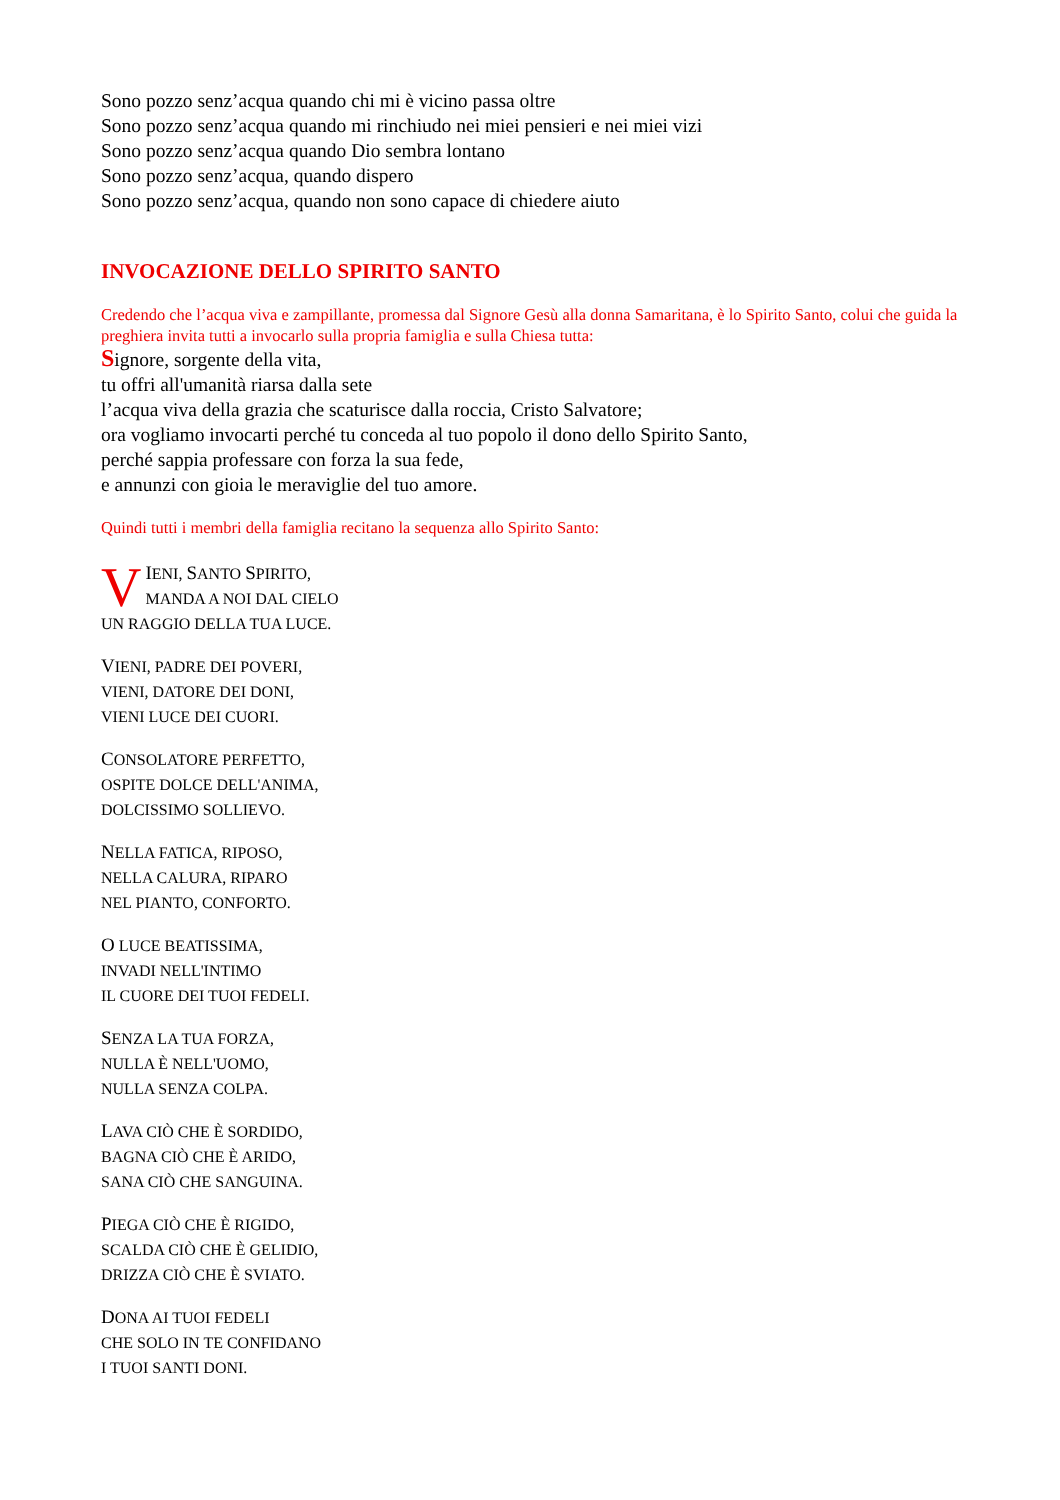Sono pozzo senz’acqua quando chi mi è vicino passa oltre
Sono pozzo senz’acqua quando mi rinchiudo nei miei pensieri e nei miei vizi
Sono pozzo senz’acqua quando Dio sembra lontano
Sono pozzo senz’acqua, quando dispero
Sono pozzo senz’acqua, quando non sono capace di chiedere aiuto
INVOCAZIONE DELLO SPIRITO SANTO
Credendo che l’acqua viva e zampillante, promessa dal Signore Gesù alla donna Samaritana, è lo Spirito Santo, colui che guida la preghiera invita tutti a invocarlo sulla propria famiglia e sulla Chiesa tutta:
Signore, sorgente della vita,
tu offri all'umanità riarsa dalla sete
l’acqua viva della grazia che scaturisce dalla roccia, Cristo Salvatore;
ora vogliamo invocarti perché tu conceda al tuo popolo il dono dello Spirito Santo,
perché sappia professare con forza la sua fede,
e annunzi con gioia le meraviglie del tuo amore.
Quindi tutti i membri della famiglia recitano la sequenza allo Spirito Santo:
VIENI, SANTO SPIRITO,
MANDA A NOI DAL CIELO
UN RAGGIO DELLA TUA LUCE.
VIENI, PADRE DEI POVERI,
VIENI, DATORE DEI DONI,
VIENI LUCE DEI CUORI.
CONSOLATORE PERFETTO,
OSPITE DOLCE DELL'ANIMA,
DOLCISSIMO SOLLIEVO.
NELLA FATICA, RIPOSO,
NELLA CALURA, RIPARO
NEL PIANTO, CONFORTO.
O LUCE BEATISSIMA,
INVADI NELL'INTIMO
IL CUORE DEI TUOI FEDELI.
SENZA LA TUA FORZA,
NULLA È NELL'UOMO,
NULLA SENZA COLPA.
LAVA CIÒ CHE È SORDIDO,
BAGNA CIÒ CHE È ARIDO,
SANA CIÒ CHE SANGUINA.
PIEGA CIÒ CHE È RIGIDO,
SCALDA CIÒ CHE È GELIDIO,
DRIZZA CIÒ CHE È SVIATO.
DONA AI TUOI FEDELI
CHE SOLO IN TE CONFIDANO
I TUOI SANTI DONI.